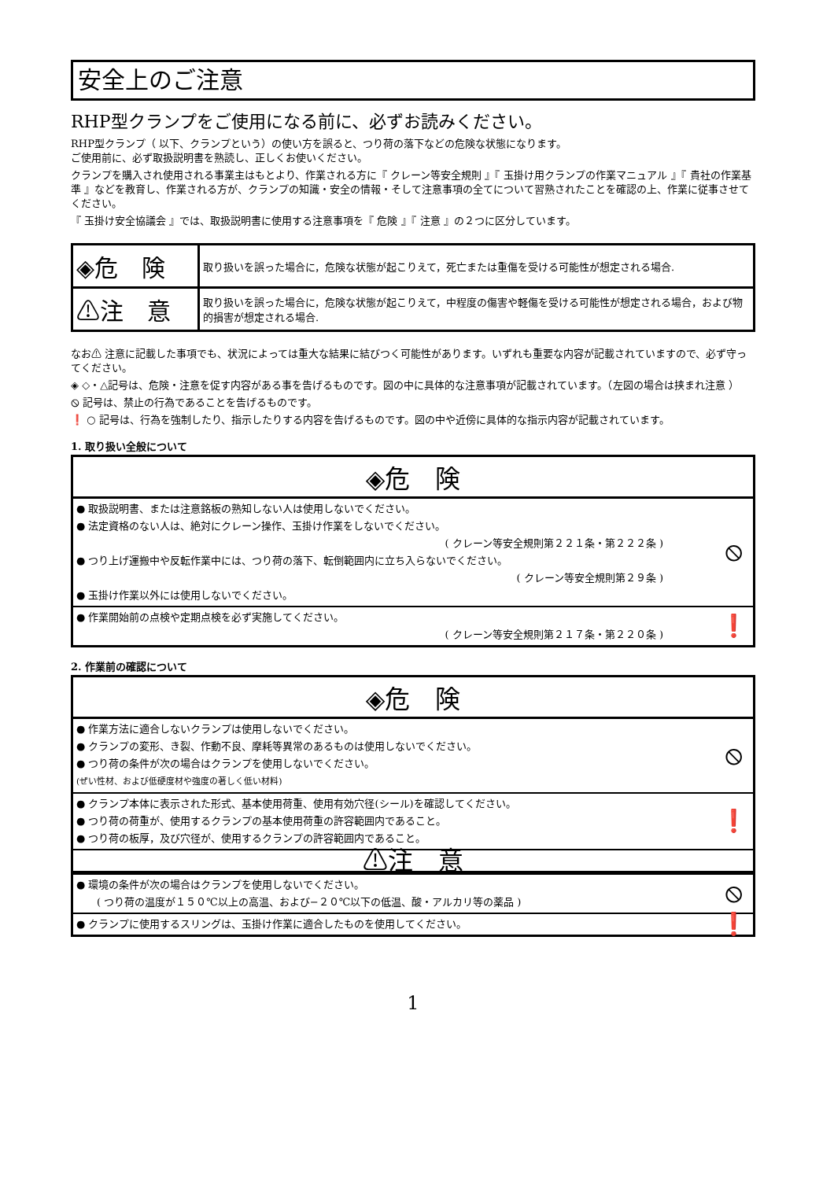安全上のご注意
RHP型クランプをご使用になる前に、必ずお読みください。
RHP型クランプ（ 以下、クランプという）の使い方を誤ると、つり荷の落下などの危険な状態になります。
ご使用前に、必ず取扱説明書を熟読し、正しくお使いください。
クランプを購入され使用される事業主はもとより、作業される方に『 クレーン等安全規則 』『 玉掛け用クランプの作業マニュアル 』『 貴社の作業基準 』などを教育し、作業される方が、クランプの知識・安全の情報・そして注意事項の全てについて習熟されたことを確認の上、作業に従事させてください。
『 玉掛け安全協議会 』では、取扱説明書に使用する注意事項を『 危険 』『 注意 』の２つに区分しています。
| ◈危 険 | 取り扱いを誤った場合に，危険な状態が起こりえて，死亡または重傷を受ける可能性が想定される場合. |
| ⚠注 意 | 取り扱いを誤った場合に，危険な状態が起こりえて，中程度の傷害や軽傷を受ける可能性が想定される場合，および物的損害が想定される場合. |
なお⚠ 注意に記載した事項でも、状況によっては重大な結果に結びつく可能性があります。いずれも重要な内容が記載されていますので、必ず守ってください。
◈ ◇・△記号は、危険・注意を促す内容がある事を告げるものです。図の中に具体的な注意事項が記載されています。（左図の場合は挟まれ注意 ）
⦸ 記号は、禁止の行為であることを告げるものです。
❗ ○ 記号は、行為を強制したり、指示したりする内容を告げるものです。図の中や近傍に具体的な指示内容が記載されています。
1. 取り扱い全般について
◈危　険
● 取扱説明書、または注意銘板の熟知しない人は使用しないでください。
● 法定資格のない人は、絶対にクレーン操作、玉掛け作業をしないでください。
( クレーン等安全規則第２２１条・第２２２条 )
● つり上げ運搬中や反転作業中には、つり荷の落下、転倒範囲内に立ち入らないでください。
( クレーン等安全規則第２９条 )
● 玉掛け作業以外には使用しないでください。
⦸
● 作業開始前の点検や定期点検を必ず実施してください。
( クレーン等安全規則第２１７条・第２２０条 )
❗
2. 作業前の確認について
◈危　険
● 作業方法に適合しないクランプは使用しないでください。
● クランプの変形、き裂、作動不良、摩耗等異常のあるものは使用しないでください。
● つり荷の条件が次の場合はクランプを使用しないでください。
(ぜい性材、および低硬度材や強度の著しく低い材料)
⦸
● クランプ本体に表示された形式、基本使用荷重、使用有効穴径(シール)を確認してください。
● つり荷の荷重が、使用するクランプの基本使用荷重の許容範囲内であること。
● つり荷の板厚，及び穴径が、使用するクランプの許容範囲内であること。
❗
⚠注　意
● 環境の条件が次の場合はクランプを使用しないでください。
　　( つり荷の温度が１５０℃以上の高温、および−２０℃以下の低温、酸・アルカリ等の薬品 )
⦸
● クランプに使用するスリングは、玉掛け作業に適合したものを使用してください。
❗
1